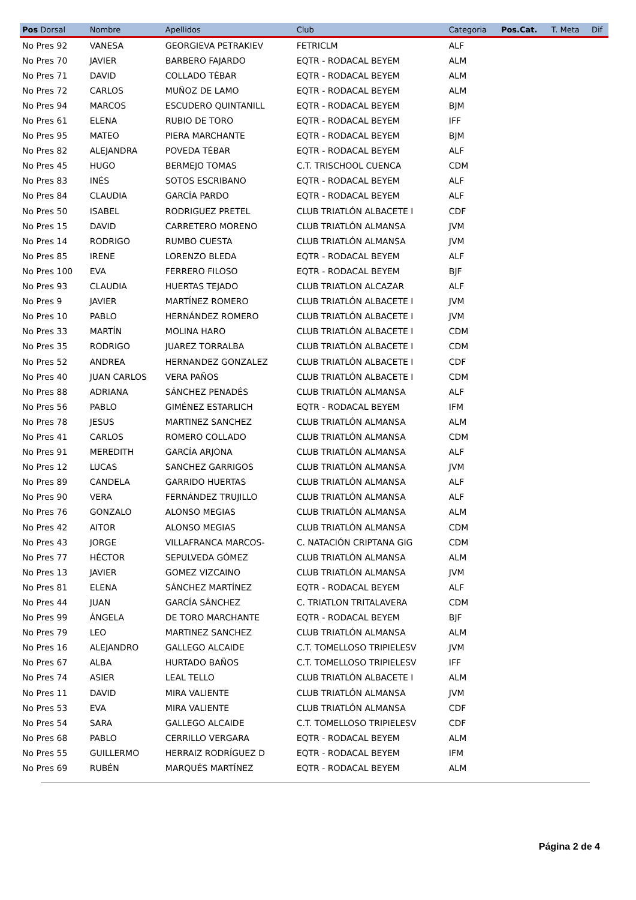| Pos Dorsal | Nombre | Apellidos | Club | Categoria | Pos.Cat. | T. Meta | Dif |
| --- | --- | --- | --- | --- | --- | --- | --- |
| No Pres 92 | VANESA | GEORGIEVA PETRAKIEV | FETRICLM | ALF | | | |
| No Pres 70 | JAVIER | BARBERO FAJARDO | EQTR - RODACAL BEYEM | ALM | | | |
| No Pres 71 | DAVID | COLLADO TÉBAR | EQTR - RODACAL BEYEM | ALM | | | |
| No Pres 72 | CARLOS | MUÑOZ DE LAMO | EQTR - RODACAL BEYEM | ALM | | | |
| No Pres 94 | MARCOS | ESCUDERO QUINTANILL | EQTR - RODACAL BEYEM | BJM | | | |
| No Pres 61 | ELENA | RUBIO DE TORO | EQTR - RODACAL BEYEM | IFF | | | |
| No Pres 95 | MATEO | PIERA MARCHANTE | EQTR - RODACAL BEYEM | BJM | | | |
| No Pres 82 | ALEJANDRA | POVEDA TÉBAR | EQTR - RODACAL BEYEM | ALF | | | |
| No Pres 45 | HUGO | BERMEJO TOMAS | C.T. TRISCHOOL CUENCA | CDM | | | |
| No Pres 83 | INÉS | SOTOS ESCRIBANO | EQTR - RODACAL BEYEM | ALF | | | |
| No Pres 84 | CLAUDIA | GARCÍA PARDO | EQTR - RODACAL BEYEM | ALF | | | |
| No Pres 50 | ISABEL | RODRIGUEZ PRETEL | CLUB TRIATLÓN ALBACETE I | CDF | | | |
| No Pres 15 | DAVID | CARRETERO MORENO | CLUB TRIATLÓN ALMANSA | JVM | | | |
| No Pres 14 | RODRIGO | RUMBO CUESTA | CLUB TRIATLÓN ALMANSA | JVM | | | |
| No Pres 85 | IRENE | LORENZO BLEDA | EQTR - RODACAL BEYEM | ALF | | | |
| No Pres 100 | EVA | FERRERO FILOSO | EQTR - RODACAL BEYEM | BJF | | | |
| No Pres 93 | CLAUDIA | HUERTAS TEJADO | CLUB TRIATLON ALCAZAR | ALF | | | |
| No Pres 9 | JAVIER | MARTÍNEZ ROMERO | CLUB TRIATLÓN ALBACETE I | JVM | | | |
| No Pres 10 | PABLO | HERNÁNDEZ ROMERO | CLUB TRIATLÓN ALBACETE I | JVM | | | |
| No Pres 33 | MARTÍN | MOLINA HARO | CLUB TRIATLÓN ALBACETE I | CDM | | | |
| No Pres 35 | RODRIGO | JUAREZ TORRALBA | CLUB TRIATLÓN ALBACETE I | CDM | | | |
| No Pres 52 | ANDREA | HERNANDEZ GONZALEZ | CLUB TRIATLÓN ALBACETE I | CDF | | | |
| No Pres 40 | JUAN CARLOS | VERA PAÑOS | CLUB TRIATLÓN ALBACETE I | CDM | | | |
| No Pres 88 | ADRIANA | SÁNCHEZ PENADÉS | CLUB TRIATLÓN ALMANSA | ALF | | | |
| No Pres 56 | PABLO | GIMÉNEZ ESTARLICH | EQTR - RODACAL BEYEM | IFM | | | |
| No Pres 78 | JESUS | MARTINEZ SANCHEZ | CLUB TRIATLÓN ALMANSA | ALM | | | |
| No Pres 41 | CARLOS | ROMERO COLLADO | CLUB TRIATLÓN ALMANSA | CDM | | | |
| No Pres 91 | MEREDITH | GARCÍA ARJONA | CLUB TRIATLÓN ALMANSA | ALF | | | |
| No Pres 12 | LUCAS | SANCHEZ GARRIGOS | CLUB TRIATLÓN ALMANSA | JVM | | | |
| No Pres 89 | CANDELA | GARRIDO HUERTAS | CLUB TRIATLÓN ALMANSA | ALF | | | |
| No Pres 90 | VERA | FERNÁNDEZ TRUJILLO | CLUB TRIATLÓN ALMANSA | ALF | | | |
| No Pres 76 | GONZALO | ALONSO MEGIAS | CLUB TRIATLÓN ALMANSA | ALM | | | |
| No Pres 42 | AITOR | ALONSO MEGIAS | CLUB TRIATLÓN ALMANSA | CDM | | | |
| No Pres 43 | JORGE | VILLAFRANCA MARCOS- | C. NATACIÓN CRIPTANA GIG | CDM | | | |
| No Pres 77 | HÉCTOR | SEPULVEDA GÓMEZ | CLUB TRIATLÓN ALMANSA | ALM | | | |
| No Pres 13 | JAVIER | GOMEZ VIZCAINO | CLUB TRIATLÓN ALMANSA | JVM | | | |
| No Pres 81 | ELENA | SÁNCHEZ MARTÍNEZ | EQTR - RODACAL BEYEM | ALF | | | |
| No Pres 44 | JUAN | GARCÍA SÁNCHEZ | C. TRIATLON TRITALAVERA | CDM | | | |
| No Pres 99 | ÁNGELA | DE TORO MARCHANTE | EQTR - RODACAL BEYEM | BJF | | | |
| No Pres 79 | LEO | MARTINEZ SANCHEZ | CLUB TRIATLÓN ALMANSA | ALM | | | |
| No Pres 16 | ALEJANDRO | GALLEGO ALCAIDE | C.T. TOMELLOSO TRIPIELESV | JVM | | | |
| No Pres 67 | ALBA | HURTADO BAÑOS | C.T. TOMELLOSO TRIPIELESV | IFF | | | |
| No Pres 74 | ASIER | LEAL TELLO | CLUB TRIATLÓN ALBACETE I | ALM | | | |
| No Pres 11 | DAVID | MIRA VALIENTE | CLUB TRIATLÓN ALMANSA | JVM | | | |
| No Pres 53 | EVA | MIRA VALIENTE | CLUB TRIATLÓN ALMANSA | CDF | | | |
| No Pres 54 | SARA | GALLEGO ALCAIDE | C.T. TOMELLOSO TRIPIELESV | CDF | | | |
| No Pres 68 | PABLO | CERRILLO VERGARA | EQTR - RODACAL BEYEM | ALM | | | |
| No Pres 55 | GUILLERMO | HERRAIZ RODRÍGUEZ D | EQTR - RODACAL BEYEM | IFM | | | |
| No Pres 69 | RUBÉN | MARQUÉS MARTÍNEZ | EQTR - RODACAL BEYEM | ALM | | | |
Página 2 de 4